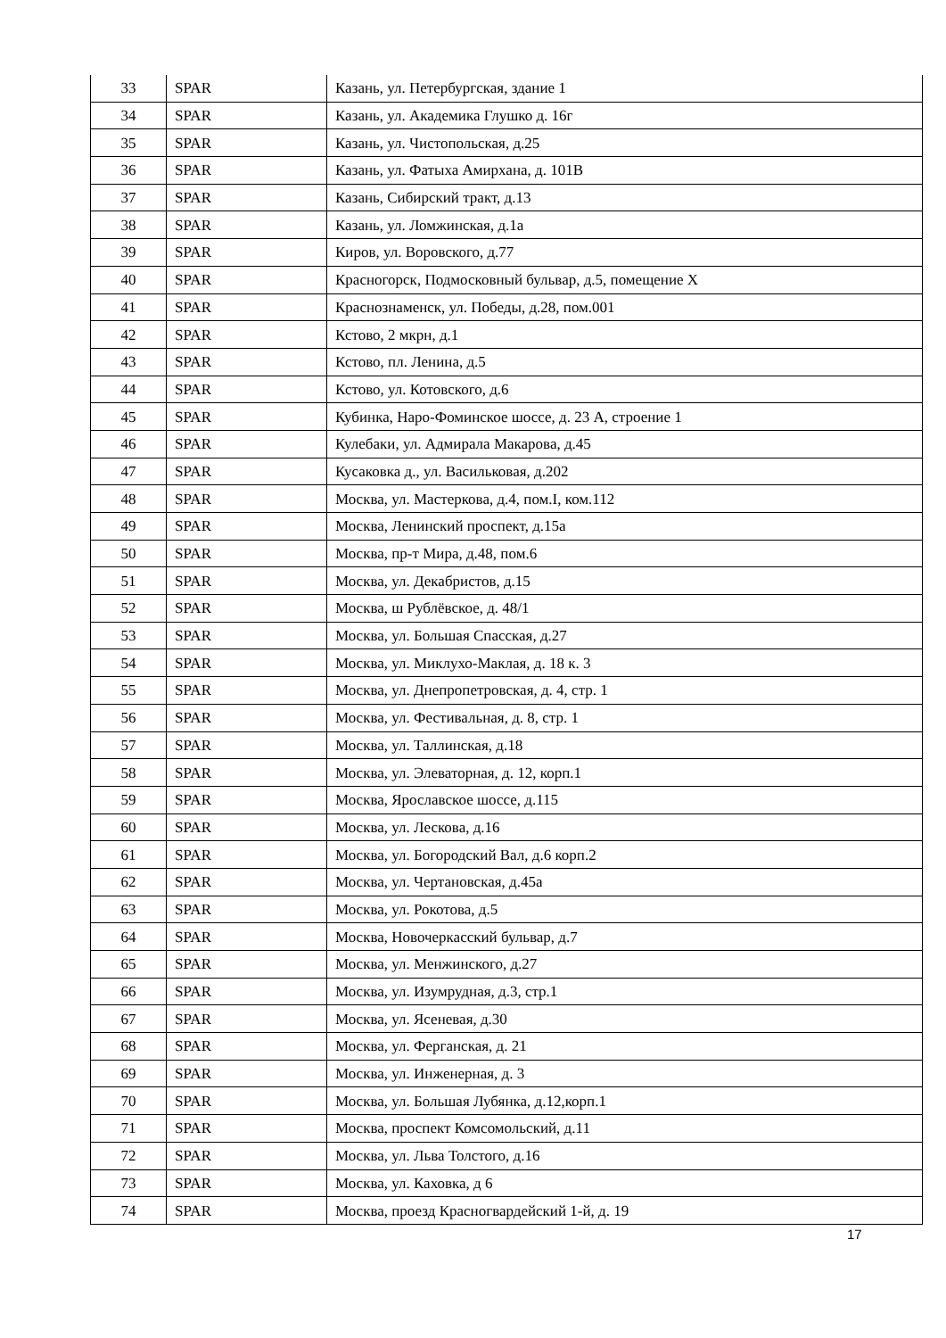| 33 | SPAR | Казань, ул. Петербургская, здание 1 |
| 34 | SPAR | Казань, ул. Академика Глушко д. 16г |
| 35 | SPAR | Казань, ул. Чистопольская, д.25 |
| 36 | SPAR | Казань, ул. Фатыха Амирхана, д. 101В |
| 37 | SPAR | Казань, Сибирский тракт, д.13 |
| 38 | SPAR | Казань, ул. Ломжинская, д.1а |
| 39 | SPAR | Киров, ул. Воровского, д.77 |
| 40 | SPAR | Красногорск, Подмосковный бульвар, д.5, помещение X |
| 41 | SPAR | Краснознаменск, ул. Победы, д.28, пом.001 |
| 42 | SPAR | Кстово, 2 мкрн, д.1 |
| 43 | SPAR | Кстово, пл. Ленина, д.5 |
| 44 | SPAR | Кстово, ул. Котовского, д.6 |
| 45 | SPAR | Кубинка, Наро-Фоминское шоссе, д. 23 А, строение 1 |
| 46 | SPAR | Кулебаки, ул. Адмирала Макарова, д.45 |
| 47 | SPAR | Кусаковка д., ул. Васильковая, д.202 |
| 48 | SPAR | Москва, ул. Мастеркова, д.4, пом.I, ком.112 |
| 49 | SPAR | Москва, Ленинский проспект, д.15а |
| 50 | SPAR | Москва, пр-т Мира, д.48, пом.6 |
| 51 | SPAR | Москва, ул. Декабристов, д.15 |
| 52 | SPAR | Москва, ш Рублёвское, д. 48/1 |
| 53 | SPAR | Москва, ул. Большая Спасская, д.27 |
| 54 | SPAR | Москва, ул. Миклухо-Маклая, д. 18 к. 3 |
| 55 | SPAR | Москва, ул. Днепропетровская, д. 4, стр. 1 |
| 56 | SPAR | Москва, ул. Фестивальная, д. 8, стр. 1 |
| 57 | SPAR | Москва, ул. Таллинская, д.18 |
| 58 | SPAR | Москва, ул. Элеваторная, д. 12, корп.1 |
| 59 | SPAR | Москва, Ярославское шоссе, д.115 |
| 60 | SPAR | Москва, ул. Лескова, д.16 |
| 61 | SPAR | Москва, ул. Богородский Вал, д.6 корп.2 |
| 62 | SPAR | Москва, ул. Чертановская, д.45а |
| 63 | SPAR | Москва, ул. Рокотова, д.5 |
| 64 | SPAR | Москва, Новочеркасский бульвар, д.7 |
| 65 | SPAR | Москва, ул. Менжинского, д.27 |
| 66 | SPAR | Москва, ул. Изумрудная, д.3, стр.1 |
| 67 | SPAR | Москва, ул. Ясеневая, д.30 |
| 68 | SPAR | Москва, ул. Ферганская, д. 21 |
| 69 | SPAR | Москва, ул. Инженерная, д. 3 |
| 70 | SPAR | Москва, ул. Большая Лубянка, д.12,корп.1 |
| 71 | SPAR | Москва, проспект Комсомольский, д.11 |
| 72 | SPAR | Москва, ул. Льва Толстого, д.16 |
| 73 | SPAR | Москва, ул. Каховка, д 6 |
| 74 | SPAR | Москва, проезд Красногвардейский 1-й, д. 19 |
17